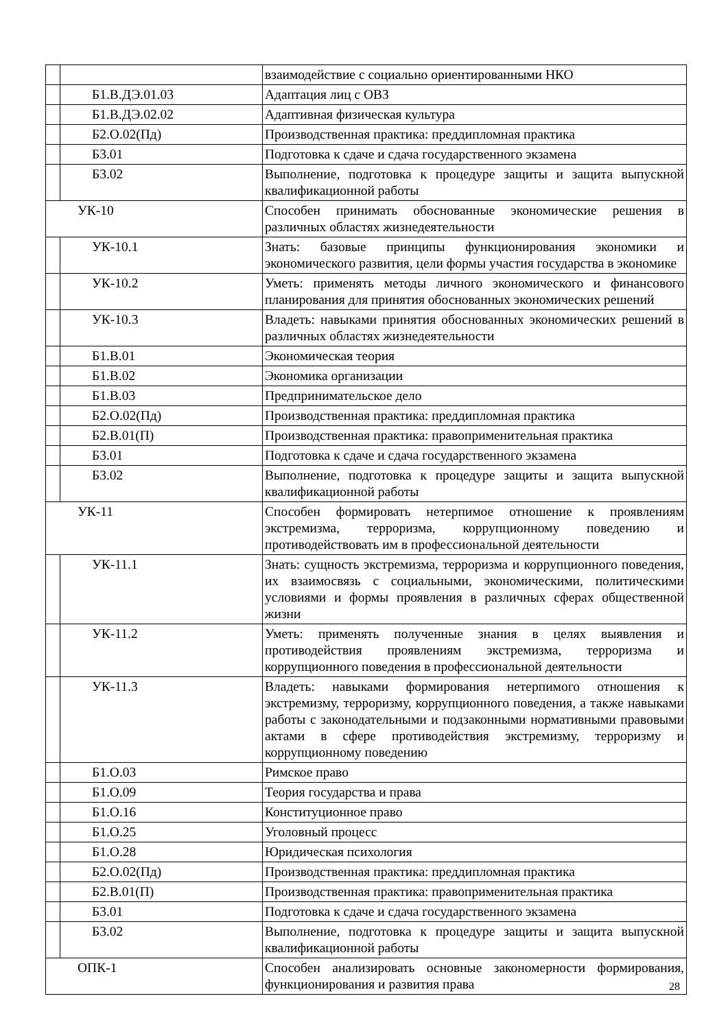| | | взаимодействие с социально ориентированными НКО |
| | Б1.В.ДЭ.01.03 | Адаптация лиц с ОВЗ |
| | Б1.В.ДЭ.02.02 | Адаптивная физическая культура |
| | Б2.О.02(Пд) | Производственная практика: преддипломная практика |
| | Б3.01 | Подготовка к сдаче и сдача государственного экзамена |
| | Б3.02 | Выполнение, подготовка к процедуре защиты и защита выпускной квалификационной работы |
| УК-10 | | Способен принимать обоснованные экономические решения в различных областях жизнедеятельности |
| | УК-10.1 | Знать: базовые принципы функционирования экономики и экономического развития, цели формы участия государства в экономике |
| | УК-10.2 | Уметь: применять методы личного экономического и финансового планирования для принятия обоснованных экономических решений |
| | УК-10.3 | Владеть: навыками принятия обоснованных экономических решений в различных областях жизнедеятельности |
| | Б1.В.01 | Экономическая теория |
| | Б1.В.02 | Экономика организации |
| | Б1.В.03 | Предпринимательское дело |
| | Б2.О.02(Пд) | Производственная практика: преддипломная практика |
| | Б2.В.01(П) | Производственная практика: правоприменительная практика |
| | Б3.01 | Подготовка к сдаче и сдача государственного экзамена |
| | Б3.02 | Выполнение, подготовка к процедуре защиты и защита выпускной квалификационной работы |
| УК-11 | | Способен формировать нетерпимое отношение к проявлениям экстремизма, терроризма, коррупционному поведению и противодействовать им в профессиональной деятельности |
| | УК-11.1 | Знать: сущность экстремизма, терроризма и коррупционного поведения, их взаимосвязь с социальными, экономическими, политическими условиями и формы проявления в различных сферах общественной жизни |
| | УК-11.2 | Уметь: применять полученные знания в целях выявления и противодействия проявлениям экстремизма, терроризма и коррупционного поведения в профессиональной деятельности |
| | УК-11.3 | Владеть: навыками формирования нетерпимого отношения к экстремизму, терроризму, коррупционного поведения, а также навыками работы с законодательными и подзаконными нормативными правовыми актами в сфере противодействия экстремизму, терроризму и коррупционному поведению |
| | Б1.О.03 | Римское право |
| | Б1.О.09 | Теория государства и права |
| | Б1.О.16 | Конституционное право |
| | Б1.О.25 | Уголовный процесс |
| | Б1.О.28 | Юридическая психология |
| | Б2.О.02(Пд) | Производственная практика: преддипломная практика |
| | Б2.В.01(П) | Производственная практика: правоприменительная практика |
| | Б3.01 | Подготовка к сдаче и сдача государственного экзамена |
| | Б3.02 | Выполнение, подготовка к процедуре защиты и защита выпускной квалификационной работы |
| ОПК-1 | | Способен анализировать основные закономерности формирования, функционирования и развития права |
28